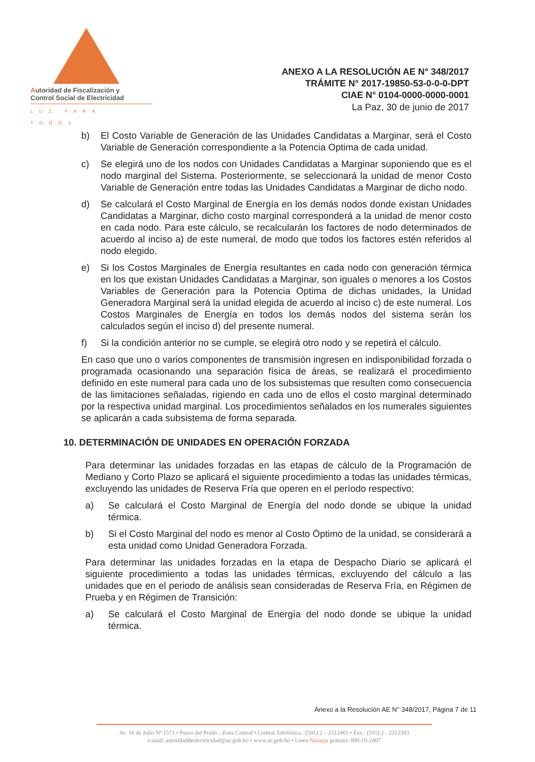Autoridad de Fiscalización y
Control Social de Electricidad
LUZ PARA TODOS
ANEXO A LA RESOLUCIÓN AE N° 348/2017
TRÁMITE N° 2017-19850-53-0-0-0-DPT
CIAE N° 0104-0000-0000-0001
La Paz, 30 de junio de 2017
b) El Costo Variable de Generación de las Unidades Candidatas a Marginar, será el Costo Variable de Generación correspondiente a la Potencia Optima de cada unidad.
c) Se elegirá uno de los nodos con Unidades Candidatas a Marginar suponiendo que es el nodo marginal del Sistema. Posteriormente, se seleccionará la unidad de menor Costo Variable de Generación entre todas las Unidades Candidatas a Marginar de dicho nodo.
d) Se calculará el Costo Marginal de Energía en los demás nodos donde existan Unidades Candidatas a Marginar, dicho costo marginal corresponderá a la unidad de menor costo en cada nodo. Para este cálculo, se recalcularán los factores de nodo determinados de acuerdo al inciso a) de este numeral, de modo que todos los factores estén referidos al nodo elegido.
e) Si los Costos Marginales de Energía resultantes en cada nodo con generación térmica en los que existan Unidades Candidatas a Marginar, son iguales o menores a los Costos Variables de Generación para la Potencia Optima de dichas unidades, la Unidad Generadora Marginal será la unidad elegida de acuerdo al inciso c) de este numeral. Los Costos Marginales de Energía en todos los demás nodos del sistema serán los calculados según el inciso d) del presente numeral.
f) Si la condición anterior no se cumple, se elegirá otro nodo y se repetirá el cálculo.
En caso que uno o varios componentes de transmisión ingresen en indisponibilidad forzada o programada ocasionando una separación física de áreas, se realizará el procedimiento definido en este numeral para cada uno de los subsistemas que resulten como consecuencia de las limitaciones señaladas, rigiendo en cada uno de ellos el costo marginal determinado por la respectiva unidad marginal. Los procedimientos señalados en los numerales siguientes se aplicarán a cada subsistema de forma separada.
10. DETERMINACIÓN DE UNIDADES EN OPERACIÓN FORZADA
Para determinar las unidades forzadas en las etapas de cálculo de la Programación de Mediano y Corto Plazo se aplicará el siguiente procedimiento a todas las unidades térmicas, excluyendo las unidades de Reserva Fría que operen en el período respectivo:
a) Se calculará el Costo Marginal de Energía del nodo donde se ubique la unidad térmica.
b) Si el Costo Marginal del nodo es menor al Costo Óptimo de la unidad, se considerará a esta unidad como Unidad Generadora Forzada.
Para determinar las unidades forzadas en la etapa de Despacho Diario se aplicará el siguiente procedimiento a todas las unidades térmicas, excluyendo del cálculo a las unidades que en el periodo de análisis sean consideradas de Reserva Fría, en Régimen de Prueba y en Régimen de Transición:
a) Se calculará el Costo Marginal de Energía del nodo donde se ubique la unidad térmica.
Anexo a la Resolución AE N° 348/2017, Página 7 de 11
Av. 16 de Julio Nº 1571 • Paseo del Prado - Zona Central • Central Telefónica.: (591) 2 – 2312401 • Fax.: (591) 2 - 2312393
e-mail: autoridaddeelectricidad@ae.gob.bo • www.ae.gob.bo • Línea Naranja gratuita: 800-10-2407